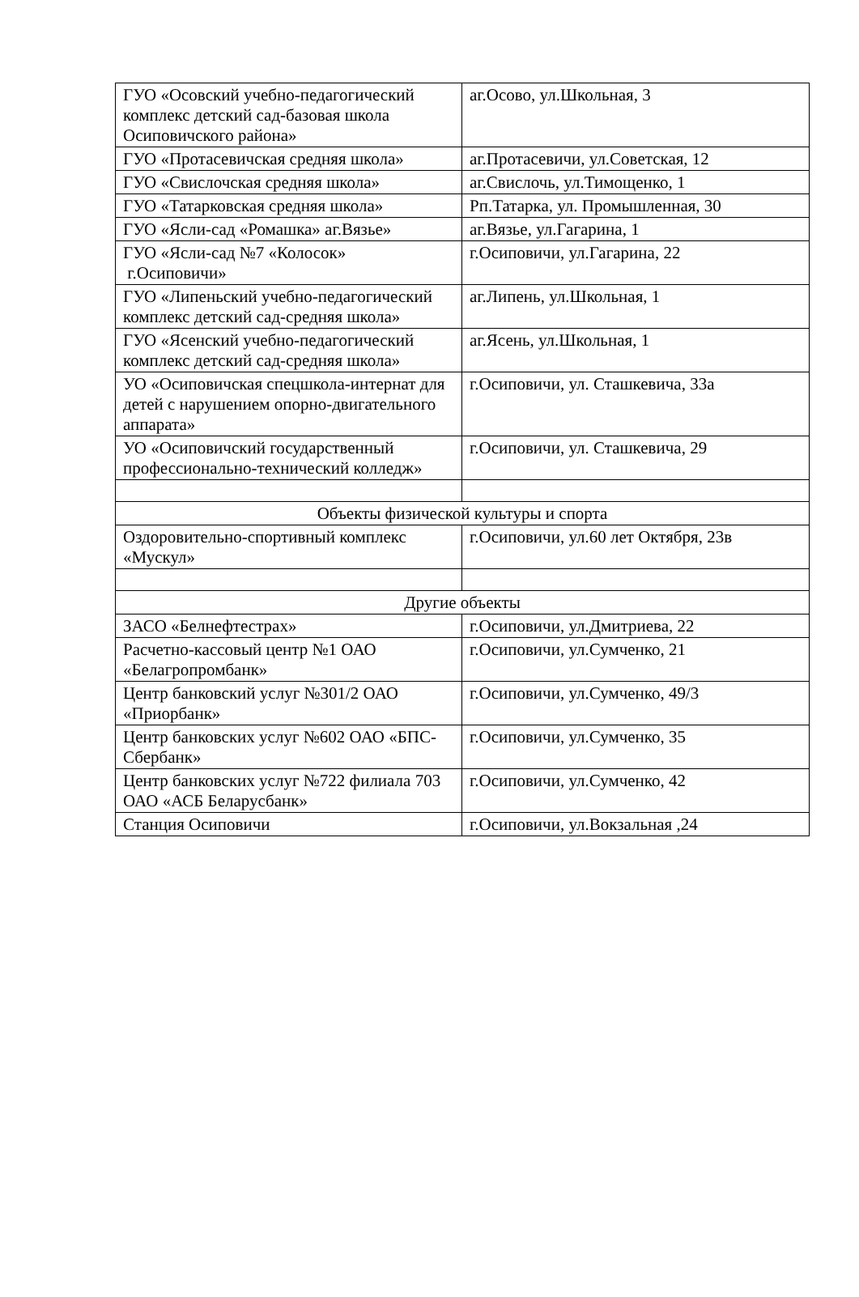| ГУО «Осовский учебно-педагогический комплекс детский сад-базовая школа Осиповичского района» | аг.Осово, ул.Школьная, 3 |
| ГУО «Протасевичская средняя школа» | аг.Протасевичи, ул.Советская, 12 |
| ГУО «Свислочская средняя школа» | аг.Свислочь, ул.Тимощенко, 1 |
| ГУО «Татарковская средняя школа» | Рп.Татарка, ул. Промышленная, 30 |
| ГУО «Ясли-сад «Ромашка» аг.Вязье» | аг.Вязье, ул.Гагарина, 1 |
| ГУО «Ясли-сад №7 «Колосок» г.Осиповичи» | г.Осиповичи, ул.Гагарина, 22 |
| ГУО «Липеньский учебно-педагогический комплекс детский сад-средняя школа» | аг.Липень, ул.Школьная, 1 |
| ГУО «Ясенский учебно-педагогический комплекс детский сад-средняя школа» | аг.Ясень, ул.Школьная, 1 |
| УО «Осиповичская спецшкола-интернат для детей с нарушением опорно-двигательного аппарата» | г.Осиповичи, ул. Сташкевича, 33а |
| УО «Осиповичский государственный профессионально-технический колледж» | г.Осиповичи, ул. Сташкевича, 29 |
| Объекты физической культуры и спорта | |
| Оздоровительно-спортивный комплекс «Мускул» | г.Осиповичи, ул.60 лет Октября, 23в |
| Другие объекты | |
| ЗАСО «Белнефтестрах» | г.Осиповичи, ул.Дмитриева, 22 |
| Расчетно-кассовый центр №1 ОАО «Белагропромбанк» | г.Осиповичи, ул.Сумченко, 21 |
| Центр банковский услуг №301/2 ОАО «Приорбанк» | г.Осиповичи, ул.Сумченко, 49/3 |
| Центр банковских услуг №602 ОАО «БПС-Сбербанк» | г.Осиповичи, ул.Сумченко, 35 |
| Центр банковских услуг №722 филиала 703 ОАО «АСБ Беларусбанк» | г.Осиповичи, ул.Сумченко, 42 |
| Станция Осиповичи | г.Осиповичи, ул.Вокзальная ,24 |